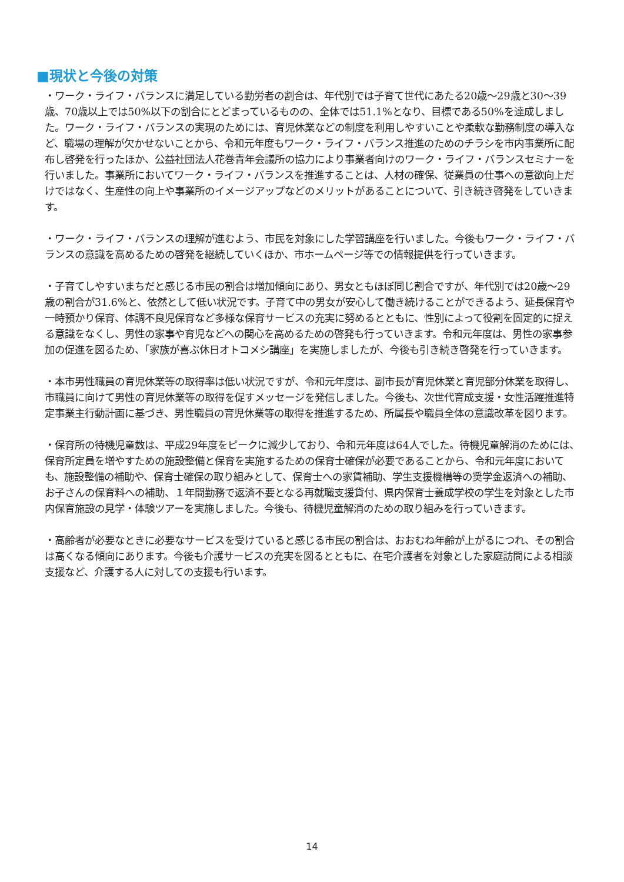■現状と今後の対策
・ワーク・ライフ・バランスに満足している勤労者の割合は、年代別では子育て世代にあたる20歳～29歳と30～39歳、70歳以上では50%以下の割合にとどまっているものの、全体では51.1%となり、目標である50%を達成しました。ワーク・ライフ・バランスの実現のためには、育児休業などの制度を利用しやすいことや柔軟な勤務制度の導入など、職場の理解が欠かせないことから、令和元年度もワーク・ライフ・バランス推進のためのチラシを市内事業所に配布し啓発を行ったほか、公益社団法人花巻青年会議所の協力により事業者向けのワーク・ライフ・バランスセミナーを行いました。事業所においてワーク・ライフ・バランスを推進することは、人材の確保、従業員の仕事への意欲向上だけではなく、生産性の向上や事業所のイメージアップなどのメリットがあることについて、引き続き啓発をしていきます。
・ワーク・ライフ・バランスの理解が進むよう、市民を対象にした学習講座を行いました。今後もワーク・ライフ・バランスの意識を高めるための啓発を継続していくほか、市ホームページ等での情報提供を行っていきます。
・子育てしやすいまちだと感じる市民の割合は増加傾向にあり、男女ともほぼ同じ割合ですが、年代別では20歳～29歳の割合が31.6%と、依然として低い状況です。子育て中の男女が安心して働き続けることができるよう、延長保育や一時預かり保育、体調不良児保育など多様な保育サービスの充実に努めるとともに、性別によって役割を固定的に捉える意識をなくし、男性の家事や育児などへの関心を高めるための啓発も行っていきます。令和元年度は、男性の家事参加の促進を図るため、「家族が喜ぶ休日オトコメシ講座」を実施しましたが、今後も引き続き啓発を行っていきます。
・本市男性職員の育児休業等の取得率は低い状況ですが、令和元年度は、副市長が育児休業と育児部分休業を取得し、市職員に向けて男性の育児休業等の取得を促すメッセージを発信しました。今後も、次世代育成支援・女性活躍推進特定事業主行動計画に基づき、男性職員の育児休業等の取得を推進するため、所属長や職員全体の意識改革を図ります。
・保育所の待機児童数は、平成29年度をピークに減少しており、令和元年度は64人でした。待機児童解消のためには、保育所定員を増やすための施設整備と保育を実施するための保育士確保が必要であることから、令和元年度においても、施設整備の補助や、保育士確保の取り組みとして、保育士への家賃補助、学生支援機構等の奨学金返済への補助、お子さんの保育料への補助、１年間勤務で返済不要となる再就職支援貸付、県内保育士養成学校の学生を対象とした市内保育施設の見学・体験ツアーを実施しました。今後も、待機児童解消のための取り組みを行っていきます。
・高齢者が必要なときに必要なサービスを受けていると感じる市民の割合は、おおむね年齢が上がるにつれ、その割合は高くなる傾向にあります。今後も介護サービスの充実を図るとともに、在宅介護者を対象とした家庭訪問による相談支援など、介護する人に対しての支援も行います。
14